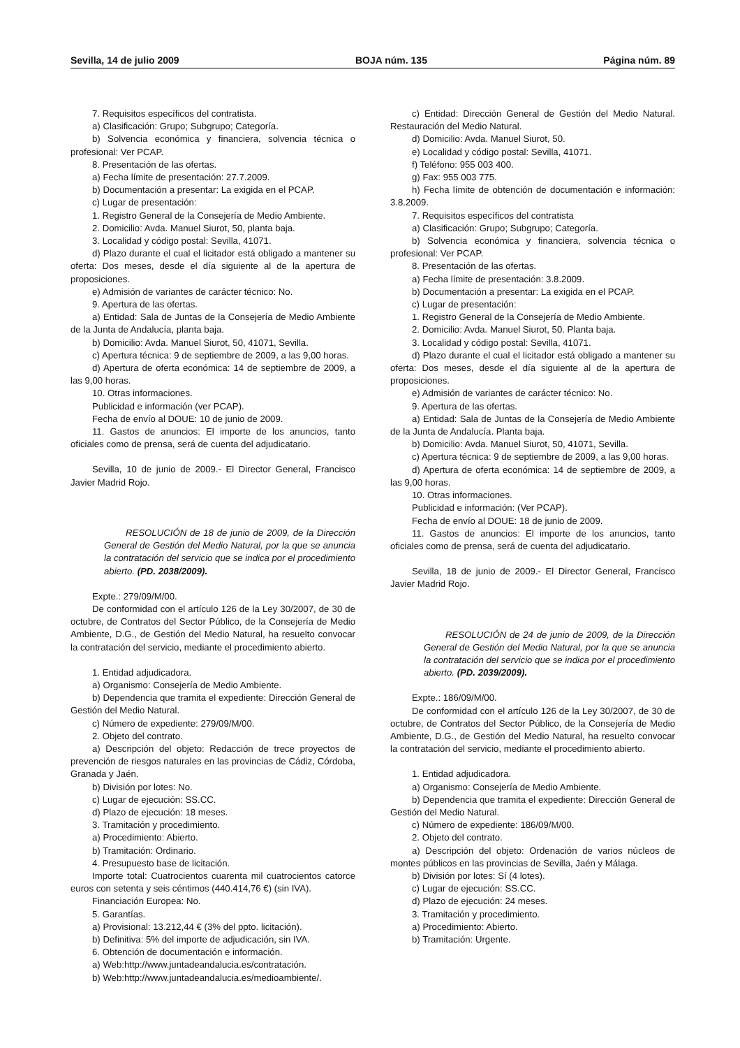Sevilla, 14 de julio 2009 BOJA núm. 135 Página núm. 89
7. Requisitos específicos del contratista.
a) Clasificación: Grupo; Subgrupo; Categoría.
b) Solvencia económica y financiera, solvencia técnica o profesional: Ver PCAP.
8. Presentación de las ofertas.
a) Fecha límite de presentación: 27.7.2009.
b) Documentación a presentar: La exigida en el PCAP.
c) Lugar de presentación:
1. Registro General de la Consejería de Medio Ambiente.
2. Domicilio: Avda. Manuel Siurot, 50, planta baja.
3. Localidad y código postal: Sevilla, 41071.
d) Plazo durante el cual el licitador está obligado a mantener su oferta: Dos meses, desde el día siguiente al de la apertura de proposiciones.
e) Admisión de variantes de carácter técnico: No.
9. Apertura de las ofertas.
a) Entidad: Sala de Juntas de la Consejería de Medio Ambiente de la Junta de Andalucía, planta baja.
b) Domicilio: Avda. Manuel Siurot, 50, 41071, Sevilla.
c) Apertura técnica: 9 de septiembre de 2009, a las 9,00 horas.
d) Apertura de oferta económica: 14 de septiembre de 2009, a las 9,00 horas.
10. Otras informaciones.
Publicidad e información (ver PCAP).
Fecha de envío al DOUE: 10 de junio de 2009.
11. Gastos de anuncios: El importe de los anuncios, tanto oficiales como de prensa, será de cuenta del adjudicatario.
Sevilla, 10 de junio de 2009.- El Director General, Francisco Javier Madrid Rojo.
RESOLUCIÓN de 18 de junio de 2009, de la Dirección General de Gestión del Medio Natural, por la que se anuncia la contratación del servicio que se indica por el procedimiento abierto. (PD. 2038/2009).
Expte.: 279/09/M/00.
De conformidad con el artículo 126 de la Ley 30/2007, de 30 de octubre, de Contratos del Sector Público, de la Consejería de Medio Ambiente, D.G., de Gestión del Medio Natural, ha resuelto convocar la contratación del servicio, mediante el procedimiento abierto.
1. Entidad adjudicadora.
a) Organismo: Consejería de Medio Ambiente.
b) Dependencia que tramita el expediente: Dirección General de Gestión del Medio Natural.
c) Número de expediente: 279/09/M/00.
2. Objeto del contrato.
a) Descripción del objeto: Redacción de trece proyectos de prevención de riesgos naturales en las provincias de Cádiz, Córdoba, Granada y Jaén.
b) División por lotes: No.
c) Lugar de ejecución: SS.CC.
d) Plazo de ejecución: 18 meses.
3. Tramitación y procedimiento.
a) Procedimiento: Abierto.
b) Tramitación: Ordinario.
4. Presupuesto base de licitación.
Importe total: Cuatrocientos cuarenta mil cuatrocientos catorce euros con setenta y seis céntimos (440.414,76 €) (sin IVA).
Financiación Europea: No.
5. Garantías.
a) Provisional: 13.212,44 € (3% del ppto. licitación).
b) Definitiva: 5% del importe de adjudicación, sin IVA.
6. Obtención de documentación e información.
a) Web:http://www.juntadeandalucia.es/contratación.
b) Web:http://www.juntadeandalucia.es/medioambiente/.
c) Entidad: Dirección General de Gestión del Medio Natural. Restauración del Medio Natural.
d) Domicilio: Avda. Manuel Siurot, 50.
e) Localidad y código postal: Sevilla, 41071.
f) Teléfono: 955 003 400.
g) Fax: 955 003 775.
h) Fecha límite de obtención de documentación e información: 3.8.2009.
7. Requisitos específicos del contratista
a) Clasificación: Grupo; Subgrupo; Categoría.
b) Solvencia económica y financiera, solvencia técnica o profesional: Ver PCAP.
8. Presentación de las ofertas.
a) Fecha límite de presentación: 3.8.2009.
b) Documentación a presentar: La exigida en el PCAP.
c) Lugar de presentación:
1. Registro General de la Consejería de Medio Ambiente.
2. Domicilio: Avda. Manuel Siurot, 50. Planta baja.
3. Localidad y código postal: Sevilla, 41071.
d) Plazo durante el cual el licitador está obligado a mantener su oferta: Dos meses, desde el día siguiente al de la apertura de proposiciones.
e) Admisión de variantes de carácter técnico: No.
9. Apertura de las ofertas.
a) Entidad: Sala de Juntas de la Consejería de Medio Ambiente de la Junta de Andalucía. Planta baja.
b) Domicilio: Avda. Manuel Siurot, 50, 41071, Sevilla.
c) Apertura técnica: 9 de septiembre de 2009, a las 9,00 horas.
d) Apertura de oferta económica: 14 de septiembre de 2009, a las 9,00 horas.
10. Otras informaciones.
Publicidad e información: (Ver PCAP).
Fecha de envío al DOUE: 18 de junio de 2009.
11. Gastos de anuncios: El importe de los anuncios, tanto oficiales como de prensa, será de cuenta del adjudicatario.
Sevilla, 18 de junio de 2009.- El Director General, Francisco Javier Madrid Rojo.
RESOLUCIÓN de 24 de junio de 2009, de la Dirección General de Gestión del Medio Natural, por la que se anuncia la contratación del servicio que se indica por el procedimiento abierto. (PD. 2039/2009).
Expte.: 186/09/M/00.
De conformidad con el artículo 126 de la Ley 30/2007, de 30 de octubre, de Contratos del Sector Público, de la Consejería de Medio Ambiente, D.G., de Gestión del Medio Natural, ha resuelto convocar la contratación del servicio, mediante el procedimiento abierto.
1. Entidad adjudicadora.
a) Organismo: Consejería de Medio Ambiente.
b) Dependencia que tramita el expediente: Dirección General de Gestión del Medio Natural.
c) Número de expediente: 186/09/M/00.
2. Objeto del contrato.
a) Descripción del objeto: Ordenación de varios núcleos de montes públicos en las provincias de Sevilla, Jaén y Málaga.
b) División por lotes: Sí (4 lotes).
c) Lugar de ejecución: SS.CC.
d) Plazo de ejecución: 24 meses.
3. Tramitación y procedimiento.
a) Procedimiento: Abierto.
b) Tramitación: Urgente.